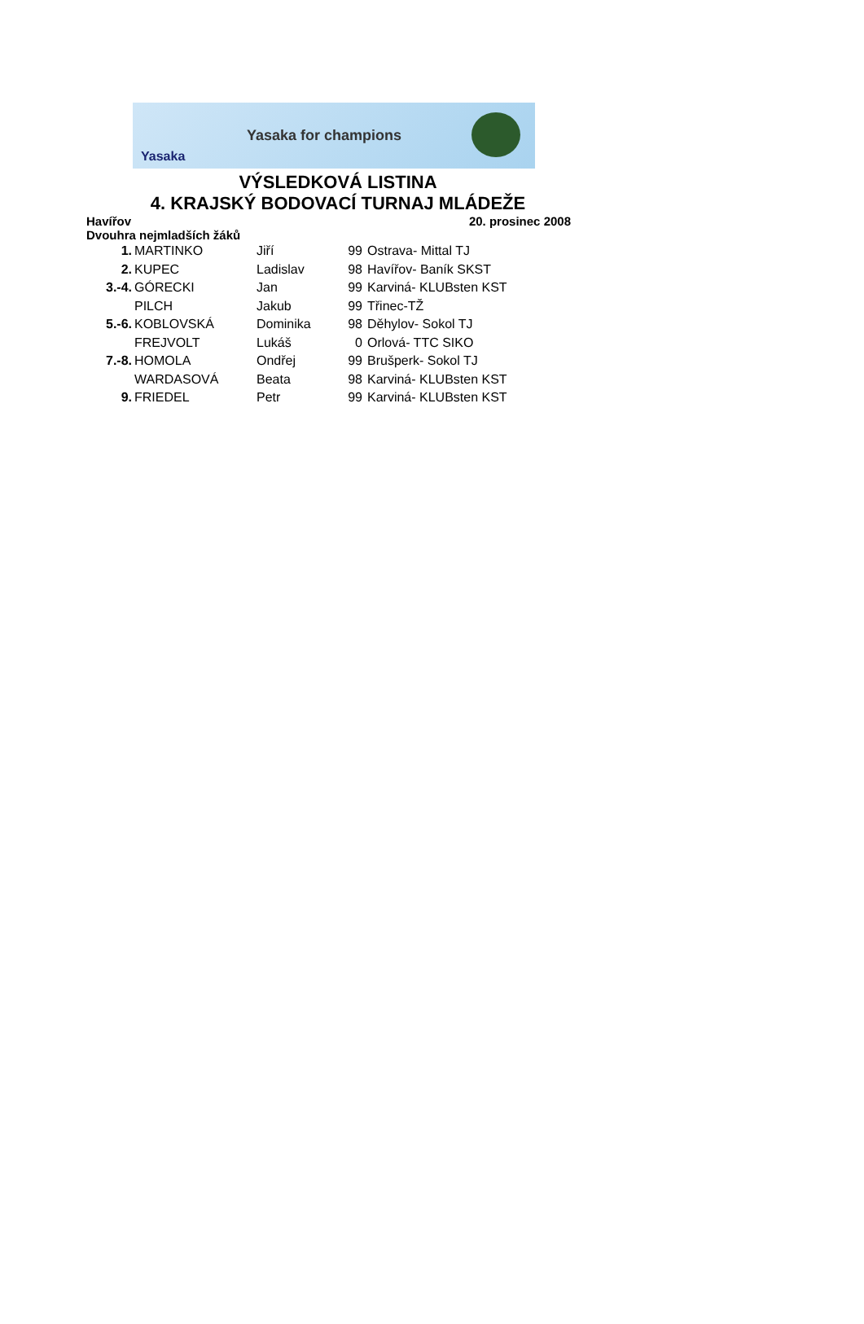Yasaka Yasaka for champions
VÝSLEDKOVÁ LISTINA
4. KRAJSKÝ BODOVACÍ TURNAJ MLÁDEŽE
Havířov 20. prosinec 2008
Dvouhra nejmladších žáků
| 1. | MARTINKO | Jiří | 99 | Ostrava- Mittal TJ |
| 2. | KUPEC | Ladislav | 98 | Havířov- Baník SKST |
| 3.-4. | GÓRECKI | Jan | 99 | Karviná- KLUBsten KST |
| | PILCH | Jakub | 99 | Třinec-TŽ |
| 5.-6. | KOBLOVSKÁ | Dominika | 98 | Děhylov- Sokol TJ |
| | FREJVOLT | Lukáš | 0 | Orlová- TTC SIKO |
| 7.-8. | HOMOLA | Ondřej | 99 | Brušperk- Sokol TJ |
| | WARDASOVÁ | Beata | 98 | Karviná- KLUBsten KST |
| 9. | FRIEDEL | Petr | 99 | Karviná- KLUBsten KST |